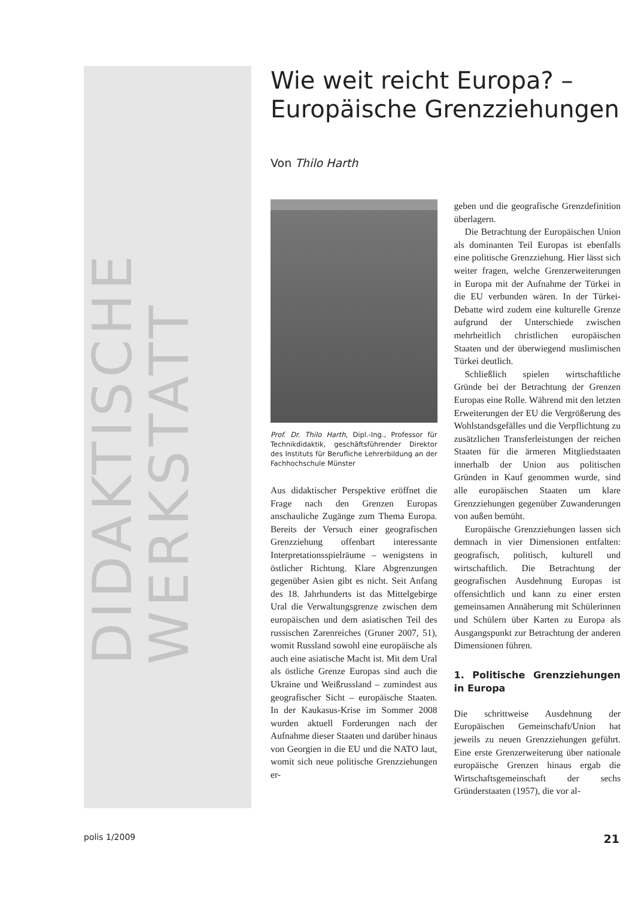DIDAKTISCHE WERKSTATT
Wie weit reicht Europa? –
Europäische Grenzziehungen
Von Thilo Harth
Prof. Dr. Thilo Harth, Dipl.-Ing., Professor für Technikdidaktik, geschäftsführender Direktor des Instituts für Berufliche Lehrerbildung an der Fachhochschule Münster
Aus didaktischer Perspektive eröffnet die Frage nach den Grenzen Europas anschauliche Zugänge zum Thema Europa. Bereits der Versuch einer geografischen Grenzziehung offenbart interessante Interpretationsspielräume – wenigstens in östlicher Richtung. Klare Abgrenzungen gegenüber Asien gibt es nicht. Seit Anfang des 18. Jahrhunderts ist das Mittelgebirge Ural die Verwaltungsgrenze zwischen dem europäischen und dem asiatischen Teil des russischen Zarenreiches (Gruner 2007, 51), womit Russland sowohl eine europäische als auch eine asiatische Macht ist. Mit dem Ural als östliche Grenze Europas sind auch die Ukraine und Weißrussland – zumindest aus geografischer Sicht – europäische Staaten. In der Kaukasus-Krise im Sommer 2008 wurden aktuell Forderungen nach der Aufnahme dieser Staaten und darüber hinaus von Georgien in die EU und die NATO laut, womit sich neue politische Grenzziehungen er-
geben und die geografische Grenzdefinition überlagern.
Die Betrachtung der Europäischen Union als dominanten Teil Europas ist ebenfalls eine politische Grenzziehung. Hier lässt sich weiter fragen, welche Grenzerweiterungen in Europa mit der Aufnahme der Türkei in die EU verbunden wären. In der Türkei-Debatte wird zudem eine kulturelle Grenze aufgrund der Unterschiede zwischen mehrheitlich christlichen europäischen Staaten und der überwiegend muslimischen Türkei deutlich.
Schließlich spielen wirtschaftliche Gründe bei der Betrachtung der Grenzen Europas eine Rolle. Während mit den letzten Erweiterungen der EU die Vergrößerung des Wohlstandsgefälles und die Verpflichtung zu zusätzlichen Transferleistungen der reichen Staaten für die ärmeren Mitgliedstaaten innerhalb der Union aus politischen Gründen in Kauf genommen wurde, sind alle europäischen Staaten um klare Grenzziehungen gegenüber Zuwanderungen von außen bemüht.
Europäische Grenzziehungen lassen sich demnach in vier Dimensionen entfalten: geografisch, politisch, kulturell und wirtschaftlich. Die Betrachtung der geografischen Ausdehnung Europas ist offensichtlich und kann zu einer ersten gemeinsamen Annäherung mit Schülerinnen und Schülern über Karten zu Europa als Ausgangspunkt zur Betrachtung der anderen Dimensionen führen.
1. Politische Grenzziehungen in Europa
Die schrittweise Ausdehnung der Europäischen Gemeinschaft/Union hat jeweils zu neuen Grenzziehungen geführt. Eine erste Grenzerweiterung über nationale europäische Grenzen hinaus ergab die Wirtschaftsgemeinschaft der sechs Gründerstaaten (1957), die vor al-
polis 1/2009 21